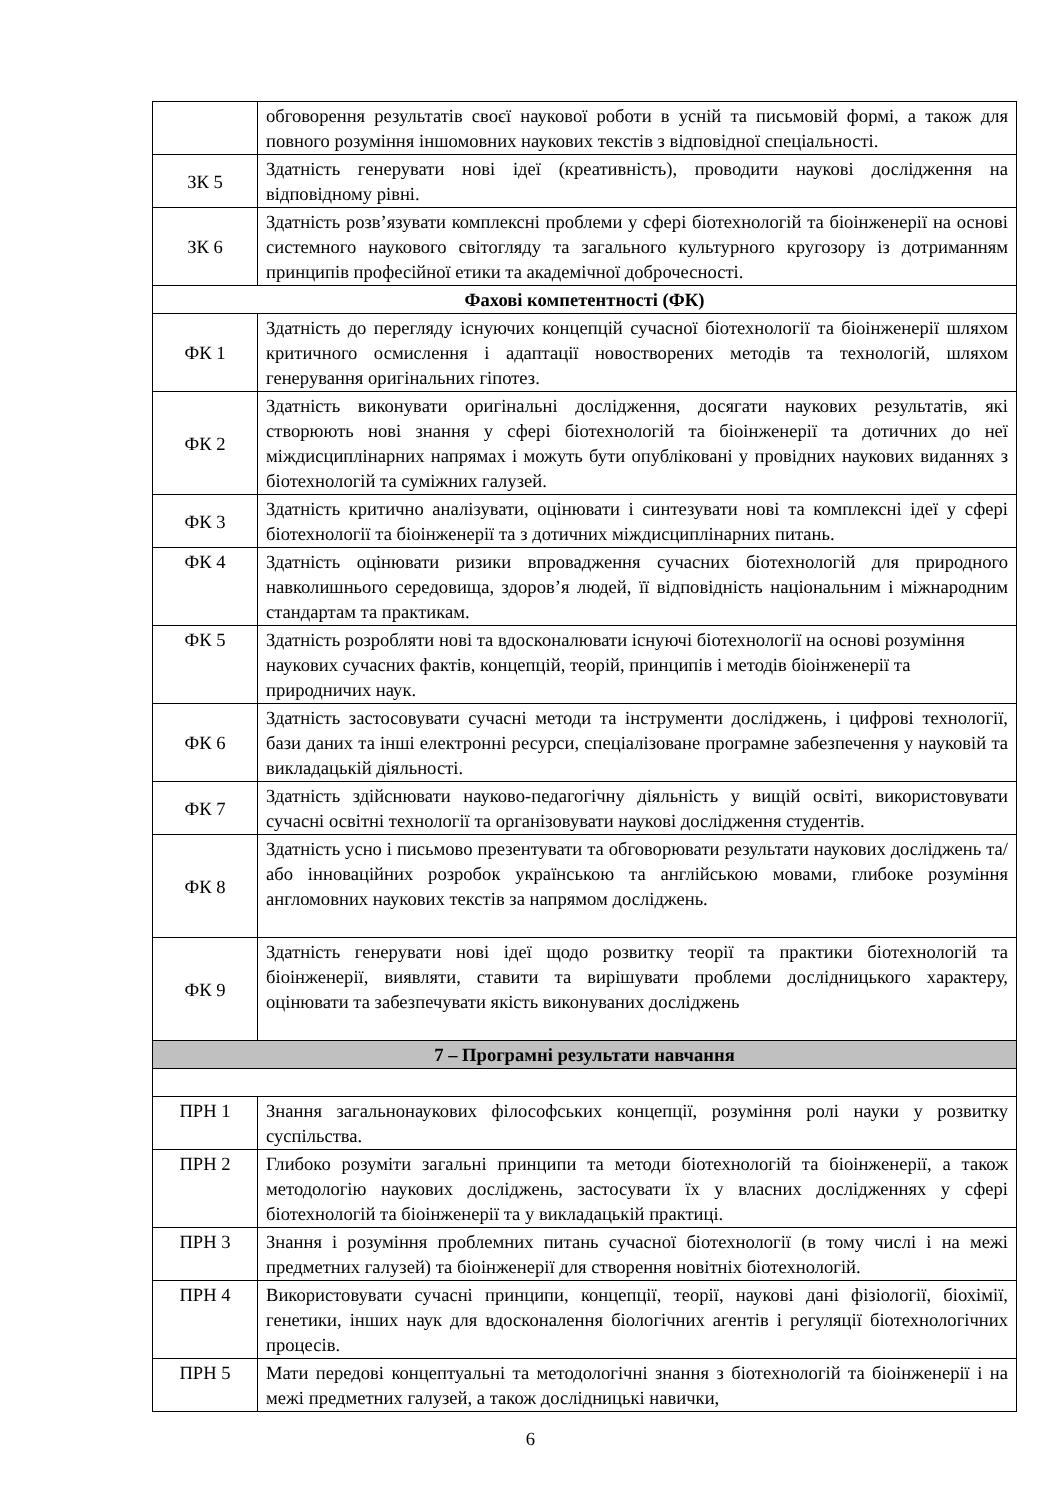| | обговорення результатів своєї наукової роботи в усній та письмовій формі, а також для повного розуміння іншомовних наукових текстів з відповідної спеціальності. |
| ЗК 5 | Здатність генерувати нові ідеї (креативність), проводити наукові дослідження на відповідному рівні. |
| ЗК 6 | Здатність розв’язувати комплексні проблеми у сфері біотехнологій та біоінженерії на основі системного наукового світогляду та загального культурного кругозору із дотриманням принципів професійної етики та академічної доброчесності. |
| Фахові компетентності (ФК) | |
| ФК 1 | Здатність до перегляду існуючих концепцій сучасної біотехнології та біоінженерії шляхом критичного осмислення і адаптації новостворених методів та технологій, шляхом генерування оригінальних гіпотез. |
| ФК 2 | Здатність виконувати оригінальні дослідження, досягати наукових результатів, які створюють нові знання у сфері біотехнологій та біоінженерії та дотичних до неї міждисциплінарних напрямах і можуть бути опубліковані у провідних наукових виданнях з біотехнологій та суміжних галузей. |
| ФК 3 | Здатність критично аналізувати, оцінювати і синтезувати нові та комплексні ідеї у сфері біотехнології та біоінженерії та з дотичних міждисциплінарних питань. |
| ФК 4 | Здатність оцінювати ризики впровадження сучасних біотехнологій для природного навколишнього середовища, здоров’я людей, її відповідність національним і міжнародним стандартам та практикам. |
| ФК 5 | Здатність розробляти нові та вдосконалювати існуючі біотехнології на основі розуміння наукових сучасних фактів, концепцій, теорій, принципів і методів біоінженерії та природничих наук. |
| ФК 6 | Здатність застосовувати сучасні методи та інструменти досліджень, і цифрові технології, бази даних та інші електронні ресурси, спеціалізоване програмне забезпечення у науковій та викладацькій діяльності. |
| ФК 7 | Здатність здійснювати науково-педагогічну діяльність у вищій освіті, використовувати сучасні освітні технології та організовувати наукові дослідження студентів. |
| ФК 8 | Здатність усно і письмово презентувати та обговорювати результати наукових досліджень та/або інноваційних розробок українською та англійською мовами, глибоке розуміння англомовних наукових текстів за напрямом досліджень. |
| ФК 9 | Здатність генерувати нові ідеї щодо розвитку теорії та практики біотехнологій та біоінженерії, виявляти, ставити та вирішувати проблеми дослідницького характеру, оцінювати та забезпечувати якість виконуваних досліджень |
| 7 – Програмні результати навчання | |
| ПРН 1 | Знання загальнонаукових філософських концепції, розуміння ролі науки у розвитку суспільства. |
| ПРН 2 | Глибоко розуміти загальні принципи та методи біотехнологій та біоінженерії, а також методологію наукових досліджень, застосувати їх у власних дослідженнях у сфері біотехнологій та біоінженерії та у викладацькій практиці. |
| ПРН 3 | Знання і розуміння проблемних питань сучасної біотехнології (в тому числі і на межі предметних галузей) та біоінженерії для створення новітніх біотехнологій. |
| ПРН 4 | Використовувати сучасні принципи, концепції, теорії, наукові дані фізіології, біохімії, генетики, інших наук для вдосконалення біологічних агентів і регуляції біотехнологічних процесів. |
| ПРН 5 | Мати передові концептуальні та методологічні знання з біотехнологій та біоінженерії і на межі предметних галузей, а також дослідницькі навички, |
6